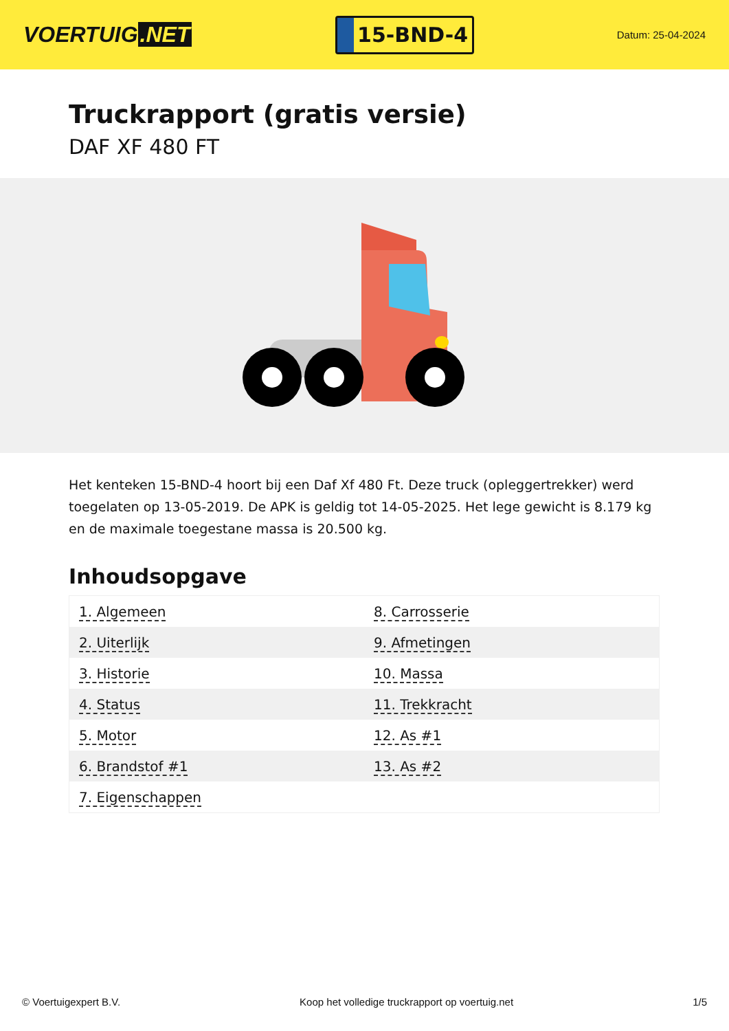VOERTUIG.NET
15-BND-4
Datum: 25-04-2024
Truckrapport (gratis versie)
DAF XF 480 FT
Het kenteken 15-BND-4 hoort bij een Daf Xf 480 Ft. Deze truck (opleggertrekker) werd toegelaten op 13-05-2019. De APK is geldig tot 14-05-2025. Het lege gewicht is 8.179 kg en de maximale toegestane massa is 20.500 kg.
Inhoudsopgave
| 1. Algemeen | 8. Carrosserie |
| 2. Uiterlijk | 9. Afmetingen |
| 3. Historie | 10. Massa |
| 4. Status | 11. Trekkracht |
| 5. Motor | 12. As #1 |
| 6. Brandstof #1 | 13. As #2 |
| 7. Eigenschappen | |
© Voertuigexpert B.V. Koop het volledige truckrapport op voertuig.net 1/5